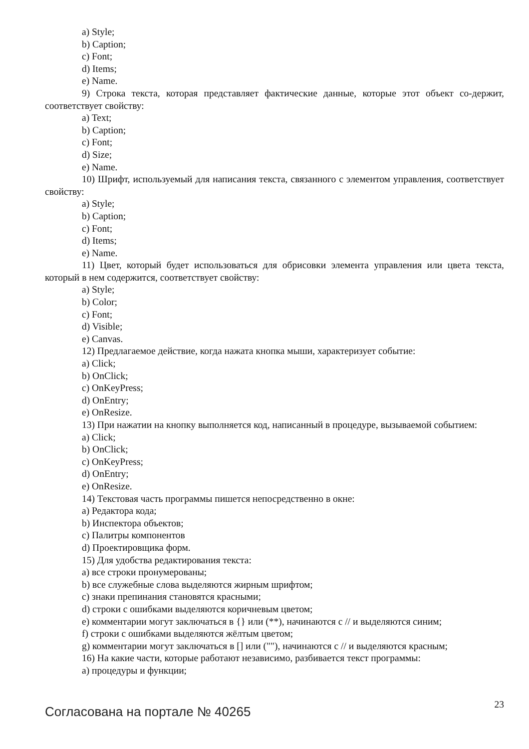a) Style;
b) Caption;
c) Font;
d) Items;
e) Name.
9) Строка текста, которая представляет фактические данные, которые этот объект со-держит, соответствует свойству:
a) Text;
b) Caption;
c) Font;
d) Size;
e) Name.
10) Шрифт, используемый для написания текста, связанного с элементом управления, соответствует свойству:
a) Style;
b) Caption;
c) Font;
d) Items;
e) Name.
11) Цвет, который будет использоваться для обрисовки элемента управления или цвета текста, который в нем содержится, соответствует свойству:
a) Style;
b) Color;
c) Font;
d) Visible;
e) Canvas.
12) Предлагаемое действие, когда нажата кнопка мыши, характеризует событие:
a) Click;
b) OnClick;
c) OnKeyPress;
d) OnEntry;
e) OnResize.
13) При нажатии на кнопку выполняется код, написанный в процедуре, вызываемой событием:
a) Click;
b) OnClick;
c) OnKeyPress;
d) OnEntry;
e) OnResize.
14) Текстовая часть программы пишется непосредственно в окне:
a) Редактора кода;
b) Инспектора объектов;
c) Палитры компонентов
d) Проектировщика форм.
15) Для удобства редактирования текста:
a) все строки пронумерованы;
b) все служебные слова выделяются жирным шрифтом;
c) знаки препинания становятся красными;
d) строки с ошибками выделяются коричневым цветом;
e) комментарии могут заключаться в {} или (**), начинаются с // и выделяются синим;
f) строки с ошибками выделяются жёлтым цветом;
g) комментарии могут заключаться в [] или (""), начинаются с // и выделяются красным;
16) На какие части, которые работают независимо, разбивается текст программы:
a) процедуры и функции;
Согласована на портале № 40265
23